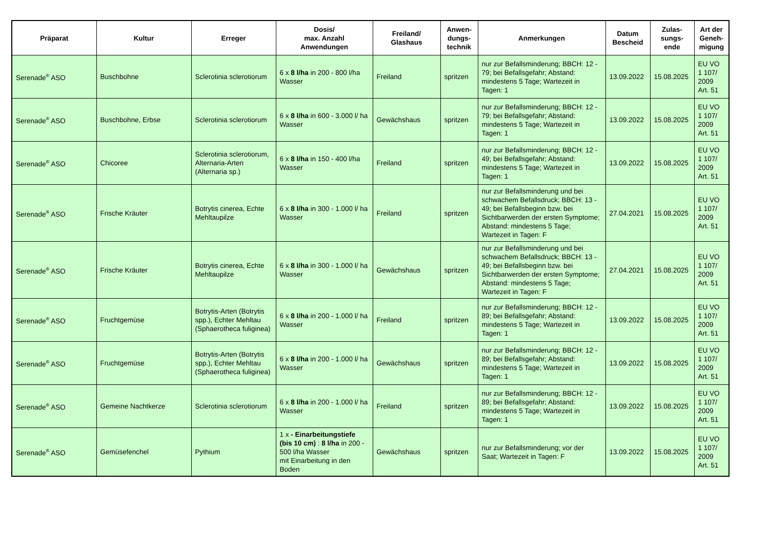| Präparat | Kultur | Erreger | Dosis/ max. Anzahl Anwendungen | Freiland/ Glashaus | Anwen- dungs- technik | Anmerkungen | Datum Bescheid | Zulas- sungs- ende | Art der Geneh- migung |
| --- | --- | --- | --- | --- | --- | --- | --- | --- | --- |
| Serenade<sup>®</sup> ASO | Buschbohne | Sclerotinia sclerotiorum | 6 x 8 l/ha in 200 - 800 l/ha Wasser | Freiland | spritzen | nur zur Befallsminderung; BBCH: 12 - 79; bei Befallsgefahr; Abstand: mindestens 5 Tage; Wartezeit in Tagen: 1 | 13.09.2022 | 15.08.2025 | EU VO 1 107/ 2009 Art. 51 |
| Serenade<sup>®</sup> ASO | Buschbohne, Erbse | Sclerotinia sclerotiorum | 6 x 8 l/ha in 600 - 3.000 l/ ha Wasser | Gewächshaus | spritzen | nur zur Befallsminderung; BBCH: 12 - 79; bei Befallsgefahr; Abstand: mindestens 5 Tage; Wartezeit in Tagen: 1 | 13.09.2022 | 15.08.2025 | EU VO 1 107/ 2009 Art. 51 |
| Serenade<sup>®</sup> ASO | Chicoree | Sclerotinia sclerotiorum, Alternaria-Arten (Alternaria sp.) | 6 x 8 l/ha in 150 - 400 l/ha Wasser | Freiland | spritzen | nur zur Befallsminderung; BBCH: 12 - 49; bei Befallsgefahr; Abstand: mindestens 5 Tage; Wartezeit in Tagen: 1 | 13.09.2022 | 15.08.2025 | EU VO 1 107/ 2009 Art. 51 |
| Serenade<sup>®</sup> ASO | Frische Kräuter | Botrytis cinerea, Echte Mehltaupilze | 6 x 8 l/ha in 300 - 1.000 l/ ha Wasser | Freiland | spritzen | nur zur Befallsminderung und bei schwachem Befallsdruck; BBCH: 13 - 49; bei Befallsbeginn bzw. bei Sichtbarwerden der ersten Symptome; Abstand: mindestens 5 Tage; Wartezeit in Tagen: F | 27.04.2021 | 15.08.2025 | EU VO 1 107/ 2009 Art. 51 |
| Serenade<sup>®</sup> ASO | Frische Kräuter | Botrytis cinerea, Echte Mehltaupilze | 6 x 8 l/ha in 300 - 1.000 l/ ha Wasser | Gewächshaus | spritzen | nur zur Befallsminderung und bei schwachem Befallsdruck; BBCH: 13 - 49; bei Befallsbeginn bzw. bei Sichtbarwerden der ersten Symptome; Abstand: mindestens 5 Tage; Wartezeit in Tagen: F | 27.04.2021 | 15.08.2025 | EU VO 1 107/ 2009 Art. 51 |
| Serenade<sup>®</sup> ASO | Fruchtgemüse | Botrytis-Arten (Botrytis spp.), Echter Mehltau (Sphaerotheca fuliginea) | 6 x 8 l/ha in 200 - 1.000 l/ ha Wasser | Freiland | spritzen | nur zur Befallsminderung; BBCH: 12 - 89; bei Befallsgefahr; Abstand: mindestens 5 Tage; Wartezeit in Tagen: 1 | 13.09.2022 | 15.08.2025 | EU VO 1 107/ 2009 Art. 51 |
| Serenade<sup>®</sup> ASO | Fruchtgemüse | Botrytis-Arten (Botrytis spp.), Echter Mehltau (Sphaerotheca fuliginea) | 6 x 8 l/ha in 200 - 1.000 l/ ha Wasser | Gewächshaus | spritzen | nur zur Befallsminderung; BBCH: 12 - 89; bei Befallsgefahr; Abstand: mindestens 5 Tage; Wartezeit in Tagen: 1 | 13.09.2022 | 15.08.2025 | EU VO 1 107/ 2009 Art. 51 |
| Serenade<sup>®</sup> ASO | Gemeine Nachtkerze | Sclerotinia sclerotiorum | 6 x 8 l/ha in 200 - 1.000 l/ ha Wasser | Freiland | spritzen | nur zur Befallsminderung; BBCH: 12 - 89; bei Befallsgefahr; Abstand: mindestens 5 Tage; Wartezeit in Tagen: 1 | 13.09.2022 | 15.08.2025 | EU VO 1 107/ 2009 Art. 51 |
| Serenade<sup>®</sup> ASO | Gemüsefenchel | Pythium | 1 x - Einarbeitungstiefe (bis 10 cm) : 8 l/ha in 200 - 500 l/ha Wasser mit Einarbeitung in den Boden | Gewächshaus | spritzen | nur zur Befallsminderung; vor der Saat; Wartezeit in Tagen: F | 13.09.2022 | 15.08.2025 | EU VO 1 107/ 2009 Art. 51 |